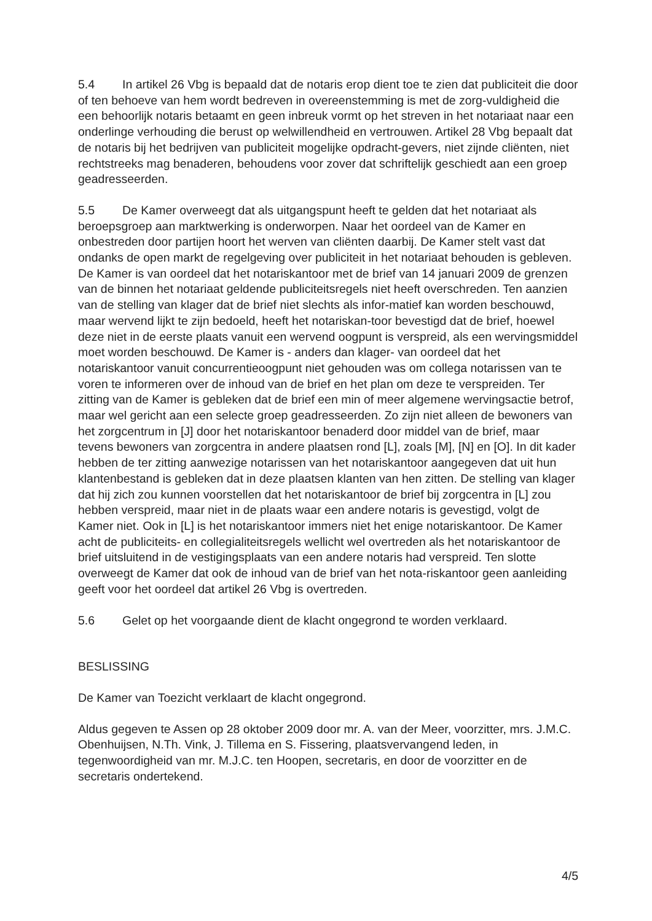5.4 In artikel 26 Vbg is bepaald dat de notaris erop dient toe te zien dat publiciteit die door of ten behoeve van hem wordt bedreven in overeenstemming is met de zorg-vuldigheid die een behoorlijk notaris betaamt en geen inbreuk vormt op het streven in het notariaat naar een onderlinge verhouding die berust op welwillendheid en vertrouwen. Artikel 28 Vbg bepaalt dat de notaris bij het bedrijven van publiciteit mogelijke opdracht-gevers, niet zijnde cliënten, niet rechtstreeks mag benaderen, behoudens voor zover dat schriftelijk geschiedt aan een groep geadresseerden.
5.5 De Kamer overweegt dat als uitgangspunt heeft te gelden dat het notariaat als beroepsgroep aan marktwerking is onderworpen. Naar het oordeel van de Kamer en onbestreden door partijen hoort het werven van cliënten daarbij. De Kamer stelt vast dat ondanks de open markt de regelgeving over publiciteit in het notariaat behouden is gebleven. De Kamer is van oordeel dat het notariskantoor met de brief van 14 januari 2009 de grenzen van de binnen het notariaat geldende publiciteitsregels niet heeft overschreden. Ten aanzien van de stelling van klager dat de brief niet slechts als infor-matief kan worden beschouwd, maar wervend lijkt te zijn bedoeld, heeft het notariskan-toor bevestigd dat de brief, hoewel deze niet in de eerste plaats vanuit een wervend oogpunt is verspreid, als een wervingsmiddel moet worden beschouwd. De Kamer is - anders dan klager- van oordeel dat het notariskantoor vanuit concurrentieoogpunt niet gehouden was om collega notarissen van te voren te informeren over de inhoud van de brief en het plan om deze te verspreiden. Ter zitting van de Kamer is gebleken dat de brief een min of meer algemene wervingsactie betrof, maar wel gericht aan een selecte groep geadresseerden. Zo zijn niet alleen de bewoners van het zorgcentrum in [J] door het notariskantoor benaderd door middel van de brief, maar tevens bewoners van zorgcentra in andere plaatsen rond [L], zoals [M], [N] en [O]. In dit kader hebben de ter zitting aanwezige notarissen van het notariskantoor aangegeven dat uit hun klantenbestand is gebleken dat in deze plaatsen klanten van hen zitten. De stelling van klager dat hij zich zou kunnen voorstellen dat het notariskantoor de brief bij zorgcentra in [L] zou hebben verspreid, maar niet in de plaats waar een andere notaris is gevestigd, volgt de Kamer niet. Ook in [L] is het notariskantoor immers niet het enige notariskantoor. De Kamer acht de publiciteits- en collegialiteitsregels wellicht wel overtreden als het notariskantoor de brief uitsluitend in de vestigingsplaats van een andere notaris had verspreid. Ten slotte overweegt de Kamer dat ook de inhoud van de brief van het nota-riskantoor geen aanleiding geeft voor het oordeel dat artikel 26 Vbg is overtreden.
5.6 Gelet op het voorgaande dient de klacht ongegrond te worden verklaard.
BESLISSING
De Kamer van Toezicht verklaart de klacht ongegrond.
Aldus gegeven te Assen op 28 oktober 2009 door mr. A. van der Meer, voorzitter, mrs. J.M.C. Obenhuijsen, N.Th. Vink, J. Tillema en S. Fissering, plaatsvervangend leden, in tegenwoordigheid van mr. M.J.C. ten Hoopen, secretaris, en door de voorzitter en de secretaris ondertekend.
4/5